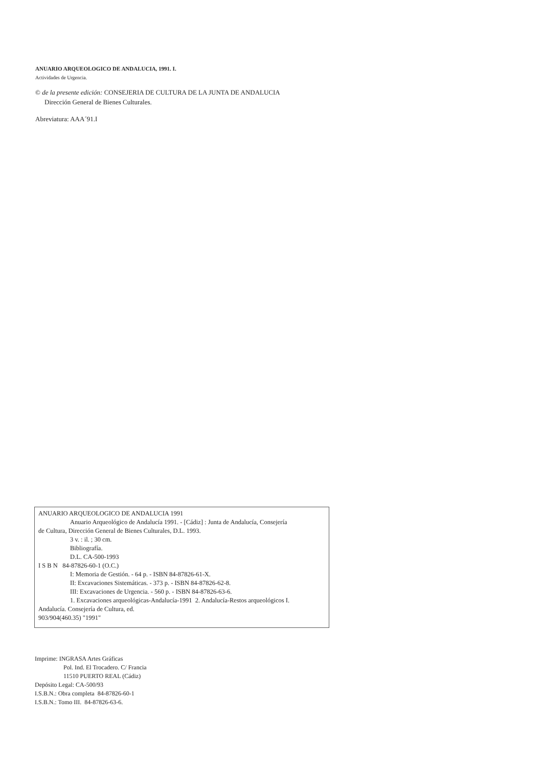ANUARIO ARQUEOLOGICO DE ANDALUCIA, 1991. I.
Actividades de Urgencia.
© de la presente edición: CONSEJERIA DE CULTURA DE LA JUNTA DE ANDALUCIA
Dirección General de Bienes Culturales.
Abreviatura: AAA´91.I
ANUARIO ARQUEOLOGICO DE ANDALUCIA 1991
Anuario Arqueológico de Andalucía 1991. - [Cádiz] : Junta de Andalucía, Consejería
de Cultura, Dirección General de Bienes Culturales, D.L. 1993.
3 v. : il. ; 30 cm.
Bibliografía.
D.L. CA-500-1993
I S B N 84-87826-60-1 (O.C.)
I: Memoria de Gestión. - 64 p. - ISBN 84-87826-61-X.
II: Excavaciones Sistemáticas. - 373 p. - ISBN 84-87826-62-8.
III: Excavaciones de Urgencia. - 560 p. - ISBN 84-87826-63-6.
1. Excavaciones arqueológicas-Andalucía-1991 2. Andalucía-Restos arqueológicos I.
Andalucía. Consejería de Cultura, ed.
903/904(460.35) "1991"
Imprime: INGRASA Artes Gráficas
Pol. Ind. El Trocadero. C/ Francia
11510 PUERTO REAL (Cádiz)
Depósito Legal: CA-500/93
I.S.B.N.: Obra completa 84-87826-60-1
I.S.B.N.: Tomo III. 84-87826-63-6.